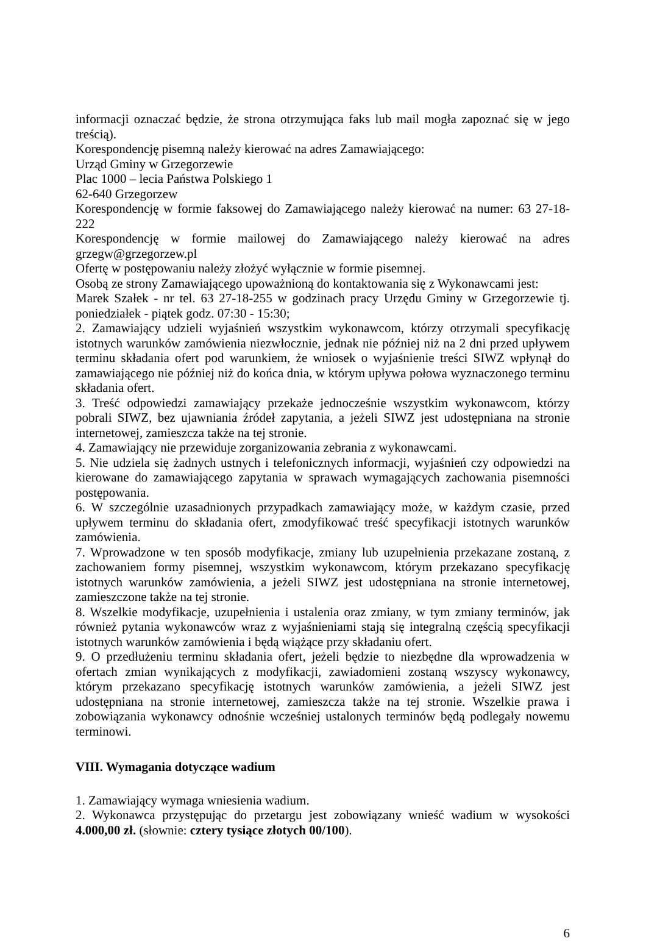informacji oznaczać będzie, że strona otrzymująca faks lub mail mogła zapoznać się w jego treścią).
Korespondencję pisemną należy kierować na adres Zamawiającego:
Urząd Gminy w Grzegorzewie
Plac 1000 – lecia Państwa Polskiego 1
62-640 Grzegorzew
Korespondencję w formie faksowej do Zamawiającego należy kierować na numer: 63 27-18-222
Korespondencję w formie mailowej do Zamawiającego należy kierować na adres grzegw@grzegorzew.pl
Ofertę w postępowaniu należy złożyć wyłącznie w formie pisemnej.
Osobą ze strony Zamawiającego upoważnioną do kontaktowania się z Wykonawcami jest:
Marek Szałek - nr tel. 63 27-18-255 w godzinach pracy Urzędu Gminy w Grzegorzewie tj. poniedziałek - piątek godz. 07:30 - 15:30;
2. Zamawiający udzieli wyjaśnień wszystkim wykonawcom, którzy otrzymali specyfikację istotnych warunków zamówienia niezwłocznie, jednak nie później niż na 2 dni przed upływem terminu składania ofert pod warunkiem, że wniosek o wyjaśnienie treści SIWZ wpłynął do zamawiającego nie później niż do końca dnia, w którym upływa połowa wyznaczonego terminu składania ofert.
3. Treść odpowiedzi zamawiający przekaże jednocześnie wszystkim wykonawcom, którzy pobrali SIWZ, bez ujawniania źródeł zapytania, a jeżeli SIWZ jest udostępniana na stronie internetowej, zamieszcza także na tej stronie.
4. Zamawiający nie przewiduje zorganizowania zebrania z wykonawcami.
5. Nie udziela się żadnych ustnych i telefonicznych informacji, wyjaśnień czy odpowiedzi na kierowane do zamawiającego zapytania w sprawach wymagających zachowania pisemności postępowania.
6. W szczególnie uzasadnionych przypadkach zamawiający może, w każdym czasie, przed upływem terminu do składania ofert, zmodyfikować treść specyfikacji istotnych warunków zamówienia.
7. Wprowadzone w ten sposób modyfikacje, zmiany lub uzupełnienia przekazane zostaną, z zachowaniem formy pisemnej, wszystkim wykonawcom, którym przekazano specyfikację istotnych warunków zamówienia, a jeżeli SIWZ jest udostępniana na stronie internetowej, zamieszczone także na tej stronie.
8. Wszelkie modyfikacje, uzupełnienia i ustalenia oraz zmiany, w tym zmiany terminów, jak również pytania wykonawców wraz z wyjaśnieniami stają się integralną częścią specyfikacji istotnych warunków zamówienia i będą wiążące przy składaniu ofert.
9. O przedłużeniu terminu składania ofert, jeżeli będzie to niezbędne dla wprowadzenia w ofertach zmian wynikających z modyfikacji, zawiadomieni zostaną wszyscy wykonawcy, którym przekazano specyfikację istotnych warunków zamówienia, a jeżeli SIWZ jest udostępniana na stronie internetowej, zamieszcza także na tej stronie. Wszelkie prawa i zobowiązania wykonawcy odnośnie wcześniej ustalonych terminów będą podlegały nowemu terminowi.
VIII. Wymagania dotyczące wadium
1. Zamawiający wymaga wniesienia wadium.
2. Wykonawca przystępując do przetargu jest zobowiązany wnieść wadium w wysokości 4.000,00 zł. (słownie: cztery tysiące złotych 00/100).
6